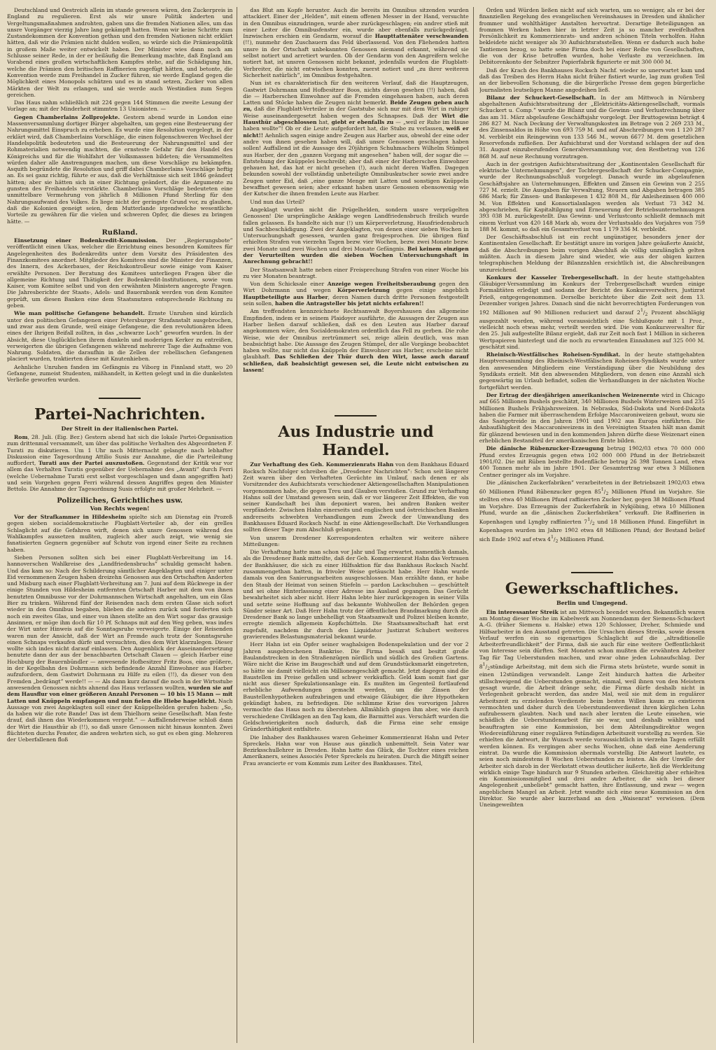Deutschland und Oestreich allein im stande gewesen wären, den Zuckerpreis in England zu regulieren. Erst als wir unsre Politik änderten und Vergeltungsmaßnahmen androhten, gaben uns die fremden Nationen alles, um das unsre Vorgänger vierzig Jahre lang gekämpft hatten. Wenn wir keine Schritte zum Zustandekommen der Konvention gethan und den fremden Nationen nicht erklärt hätten, daß wir die Prämien nicht dulden wollen, so würde sich die Prämienpolitik in großem Maße weiter entwickelt haben. Der Minister wies dann noch am Schlusse seiner Rede, in der er beiläufig die Bemerkung machte, daß England am Vorabend eines großen wirtschaftlichen Kampfes stehe, auf die Schädigung hin, welche die Prämien den britischen Raffinerien zugefügt hätten, und betonte, die Konvention werde zum Freihandel in Zucker führen, sie werde England gegen die Möglichkeit eines Monopols schützen und es in stand setzen, Zucker von allen Märkten der Welt zu erlangen, und sie werde auch Westindien zum Segen gereichen.
Das Haus nahm schließlich mit 224 gegen 144 Stimmen die zweite Lesung der Vorlage an; mit der Minderheit stimmten 13 Unionisten. —
Gegen Chamberlains Zollprojekte. Gestern abend wurde in London eine Massenversammlung dortiger Bürger abgehalten, um gegen eine Besteuerung der Nahrungsmittel Einspruch zu erheben. Es wurde eine Resolution vorgelegt, in der erklärt wird, daß Chamberlains Vorschläge, die einen folgenschweren Wechsel der Handelspolitik bedeuteten und die Besteuerung der Nahrungsmittel und der Rohmaterialien notwendig machten, die ernsteste Gefahr für den Handel des Königreichs und für die Wohlfahrt der Volksmassen bildeten; die Versammelten würden daher alle Anstrengungen machen, um diese Vorschläge zu bekämpfen. Asquith begründete die Resolution und griff dabei Chamberlains Vorschläge heftig an. Es sei ganz richtig, führte er aus, daß die Verhältnisse sich seit 1846 geändert hätten; aber sie hätten sich in einer Richtung geändert, die die Argumente zu gunsten des Freihandels verstärkte. Chamberlains Vorschläge bedeuteten eine unmittelbare Vermehrung von jährlich 8 Millionen Pfund Sterling für den Nahrungsaufwand des Volkes. Es liege nicht der geringste Grund vor, zu glauben, daß die Kolonien geneigt seien, dem Mutterlande irgendwelche wesentliche Vorteile zu gewähren für die vielen und schweren Opfer, die dieses zu bringen hätte. —
Rußland.
Einsetzung einer Bodenkredit-Kommission. Der „Regierungsbote“ veröffentlicht einen Ukas, welcher die Errichtung eines besondren Komitees für Angelegenheiten des Bodenkredits unter dem Vorsitz des Präsidenten des Finanzkomitees anordnet. Mitglieder des Komitees sind die Minister der Finanzen, des Innern, des Ackerbaues, der Reichskontrolleur sowie einige vom Kaiser erwählte Personen. Der Beratung des Komitees unterliegen Fragen über die allgemeine Richtung und Thätigkeit der Bodenkredit-Institutionen, sowie vom Kaiser, vom Komitee selbst und von den erwähnten Ministern angeregte Fragen. Die Jahresberichte der Staats-, Adels- und Bauernbank werden von dem Komitee geprüft, um diesen Banken eine dem Staatsnutzen entsprechende Richtung zu geben.
Wie man politische Gefangene behandelt. Ernste Unruhen sind kürzlich unter den politischen Gefangenen einer Petersburger Strafanstalt ausgebrochen, und zwar aus dem Grunde, weil einige Gefangene, die den revolutionären Ideen eines der Ihrigen Beifall zollten, in das „schwarze Loch“ geworfen wurden. In der Absicht, diese Unglücklichen ihrem dunkeln und moderigen Kerker zu entreißen, verweigerten die übrigen Gefangenen während mehrerer Tage die Aufnahme von Nahrung. Soldaten, die daraufhin in die Zellen der rebellischen Gefangenen placiert wurden, traktierten diese mit Knutenhieben.
Aehnliche Unruhen fanden im Gefängnis zu Viborg in Finnland statt, wo 20 Gefangene, zumeist Studenten, mißhandelt, in Ketten gelegt und in die dunkelsten Verließe geworfen wurden.
Partei-Nachrichten.
Der Streit in der italienischen Partei.
Rom, 28. Juli. (Eig. Ber.) Gestern abend hat sich die lokale Partei-Organisation zum drittenmal versammelt, um über das politische Verhalten des Abgeordneten F. Turati zu diskutieren. Um 1 Uhr nach Mitternacht gelangte nach lebhafter Diskussion eine Tagesordnung Attilio Susis zur Annahme, die die Parteileitung auffordert, Turati aus der Partei auszustoßen. Gegenstand der Kritik war vor allem das Verhalten Turatis gegenüber der Uebernahme des „Avanti“ durch Ferri (welche Uebernahme Turati erst selbst vorgeschlagen und dann angegriffen hat) und sein Vorgehen gegen Ferri während dessen Angriffes gegen den Minister Bettolo. Die Annahme der Tagesordnung Susis erfolgte mit großer Mehrheit. —
Polizeiliches, Gerichtliches usw.
Von Rechts wegen!
Vor der Strafkammer in Hildesheim spielte sich am Dienstag ein Prozeß gegen sieben socialdemokratische Flugblatt-Verteiler ab, der ein grelles Schlaglicht auf die Gefahren wirft, denen sich unsre Genossen während des Wahlkampfes aussetzen mußten, zugleich aber auch zeigt, wie wenig sie fanatisierten Gegnern gegenüber auf Schutz von irgend einer Seite zu rechnen haben.
Sieben Personen sollten sich bei einer Flugblatt-Verbreitung im 14. hannoverschen Wahlkreise des „Landfriedensbruchs“ schuldig gemacht haben. Und das kam so: Nach der Schilderung sämtlicher Angeklagten und einiger unter Eid vernommenen Zeugen haben dreizehn Genossen aus den Ortschaften Anderten und Misburg nach einer Flugblatt-Verbreitung am 7. Juni auf dem Rückwege in der einige Stunden von Hildesheim entfernten Ortschaft Harber mit dem von ihnen benutzten Omnibusse vor der Dohrmannschen Wirtschaft angehalten, um ein Glas Bier zu trinken. Während fünf der Reisenden nach dem ersten Glase sich sofort wieder in den Omnibus begaben, blieben die andren zurück und forderten sich noch ein zweites Glas, und einer von ihnen stellte an den Wirt sogar das grausige Ansinnen, er möge ihm doch für 10 Pf. Schnaps mit auf den Weg geben, was indes der Wirt unter Hinweis auf die Sonntagsruhe verweigerte. Einige der Reisenden waren nun der Ansicht, daß der Wirt an Fremde auch trotz der Sonntagsruhe einen Schnaps verkaufen dürfe und versuchten, dies dem Wirt klarzulegen. Dieser wollte sich indes nicht darauf einlassen. Den Augenblick der Auseinandersetzung benutzte dann der aus der benachbarten Ortschaft Clauen — gleich Harber eine Hochburg der Bauernbündler — anwesende Hofbesitzer Fritz Boos, eine größere, in der Kegelbahn des Dohrmann sich befindende Anzahl Einwohner aus Harber aufzufordern, dem Gastwirt Dohrmann zu Hilfe zu eilen (!!), da dieser von den Fremden „bedrängt“ werde!! — — Als dann kurz darauf die noch in der Wirtsstube anwesenden Genossen nichts ahnend das Haus verlassen wollten, wurden sie auf dem Hausflur von einer größeren Anzahl Personen — 10 bis 15 Mann — mit Latten und Knüppeln empfangen und nun fielen die Hiebe hageldicht. Nach Aussage von zwei Angeklagten soll einer der Knüppelhelden gerufen haben: „So, da haben wir die rote Bande! Das ist dem Thielhorn seine Gesellschaft. Man feste drauf, daß ihnen das Wiederkommen vergeht.“ — Auffallenderweise schloß dann der Wirt die Hausthür ab (!!), so daß unsre Genossen nicht hinaus konnten. Zwei flüchteten durchs Fenster, die andren wehrten sich, so gut es eben ging. Mehreren der Ueberfallenen floß
das Blut am Kopfe herunter. Auch die bereits im Omnibus sitzenden wurden attackiert. Einer der „Helden“, mit einem offenen Messer in der Hand, versuchte in den Omnibus einzudringen, wurde aber zurückgeschlagen; ein andrer stieß mit einer Leiter die Omnibusfenster ein, wurde aber ebenfalls zurückgedrängt. Inzwischen erschien ein Gendarm, worauf die Haupttattenäter verschwanden (!!), nunmehr den Zuschauern das Feld überlassend. Von den Fliehenden hatten unsre in der Ortschaft unbekannten Genossen niemand erkannt, während sie selbst notiert und arretiert wurden. Ob der Gendarm von den Angreifern welche notiert hat, ist unsren Genossen nicht bekannt, jedenfalls wurden die Flugblatt-Verbreiter, die nicht entwischen konnten, zuerst notiert und „zu ihrer weiteren Sicherheit natürlich“, im Omnibus festgehalten.
Nun ist es charakteristisch für den weiteren Verlauf, daß die Hauptzeugen, Gastwirt Dohrmann und Hofbesitzer Boos, nichts davon gesehen (!!) haben, daß die — Harberschen Einwohner auf die Fremden eingehauen haben, auch deren Latten und Stöcke haben die Zeugen nicht bemerkt. Beide Zeugen geben auch zu, daß die Flugblatt-Verteiler in der Gaststube sich nur mit dem Wirt in ruhiger Weise auseinandergesetzt haben wegen des Schnapses. Daß der Wirt die Hausthür abgeschlossen hat, giebt er ebenfalls zu — „weil er Ruhe im Hause haben wollte“! Ob er die Leute aufgefordert hat, die Stube zu verlassen, weiß er nicht!! Aehnlich sagen einige andre Zeugen aus Harber aus, obwohl der eine oder andre von ihnen gesehen haben will, daß unsre Genossen geschlagen haben sollen! Auffallend ist die Aussage des 20jährigen Schuhmachers Wilhelm Stümpel aus Harber, der den „ganzen Vorgang mit angesehen“ haben will, der sogar die — Entstehung der Knüppelei beschreibt; aber daß einer der Harberschen Einwohner gehauen hat, das hat er nicht gesehen (!), auch nicht deren Waffen. Dagegen bekunden sowohl der vollständig unbeteiligte Omnibuskutscher sowie zwei andre Zeugen unter Eid, daß „eine ganze Menge mit Latten und sonstigen Knüppeln bewaffnet gewesen seien; aber erkannt haben unsre Genossen ebensowenig wie der Kutscher die ihnen fremden Leute aus Harber.
Und nun das Urteil?
Angeklagt wurden nicht die Prügelhelden, sondern unsre verprügelten Genossen! Die ursprüngliche Anklage wegen Landfriedensbruch freilich wurde fallen gelassen. Es handelte sich nur (!) um Körperverletzung, Hausfriedensbruch und Sachbeschädigung. Zwei der Angeklagten, von denen einer sieben Wochen in Untersuchungshaft gesessen, wurden ganz freigesprochen. Die übrigen fünf erhielten Strafen von vierzehn Tagen bezw. vier Wochen, bezw. zwei Monate bezw. zwei Monate und zwei Wochen und drei Monate Gefängnis. Bei keinem einzigen der Verurteilten wurden die sieben Wochen Untersuchungshaft in Anrechnung gebracht!!
Der Staatsanwalt hatte neben einer Freisprechung Strafen von einer Woche bis zu vier Monaten beantragt.
Von dem Schicksale einer Anzeige wegen Freiheitsberaubung gegen den Wirt Dohrmann und wegen Körperverletzung gegen einige angeblich Hauptbeteiligte aus Harber, deren Namen durch dritte Personen festgestellt sein sollen, haben die Antragsteller bis jetzt nichts erfahren!!
Am treffendsten kennzeichnete Rechtsanwalt Boyershausen das allgemeine Empfinden, indem er in seinem Plaidoyer ausführte, die Aussagen der Zeugen aus Harber ließen darauf schließen, daß es den Leuten aus Harber darauf angekommen wäre, den Socialdemokraten ordentlich das Fell zu gerben. Die rohe Weise, wie der Omnibus zertrümmert sei, zeige allein deutlich, was man beabsichtigt habe. Die Aussage des Zeugen Stümpel, der alle Vorgänge beobachtet haben wollte, nur nicht das Knüppeln der Einwohner aus Harber, erscheine nicht glaubhaft. Das Schließen der Thür durch den Wirt, lasse auch darauf schließen, daß beabsichtigt gewesen sei, die Leute nicht entwischen zu lassen!
Aus Industrie und Handel.
Zur Verhaftung des Geh. Kommerzienrats Hahn von dem Bankhaus Eduard Rocksch Nachfolger schreiben die „Dresdener Nachrichten“: Schon seit längerer Zeit waren über den Verhafteten Gerüchte im Umlauf, nach denen er als Vorsitzender des Aufsichtsrats verschiedener Aktiengesellschaften Manipulationen vorgenommen habe, die gegen Treu und Glauben verstoßen. Grund zur Verhaftung Hahns soll der Umstand gewesen sein, daß er vor längerer Zeit Effekten, die von seiner Kundschaft bei ihm deponiert waren, bei andren Banken weiter verpfändete. Zwischen Hahn einerseits und englischen und östreichischen Banken andrerseits schwebten Verhandlungen zum Zweck der Umwandlung des Bankhauses Eduard Rocksch Nachf. in eine Aktiengesellschaft. Die Verhandlungen sollten dieser Tage zum Abschluß gelangen.
Von unsrem Dresdener Korrespondenten erhalten wir weitere nähere Mitteilungen:
Die Verhaftung hatte man schon vor Jahr und Tag erwartet, namentlich damals, als die Dresdener Bank mitteilte, daß der Geh. Kommerzienrat Hahn das Vertrauen der Bankhäuser, die sich zu einer Hilfsaktion für das Bankhaus Rocksch Nachf. zusammengethan hatten, in frivoler Weise getäuscht habe. Herr Hahn wurde damals von den Sanierungsarbeiten ausgeschlossen. Man erzählte dann, er habe den Staub der Heimat von seinen Stiefeln — pardon Lackschuhen — geschüttelt und sei ohne Hinterlassung einer Adresse ins Ausland gegangen. Das Gerücht bewahrheitet sich aber nicht. Herr Hahn lebte hier zurückgezogen in seiner Villa und setzte seine Hoffnung auf das bekannte Wohlwollen der Behörden gegen Sünder seiner Art. Daß Herr Hahn trotz der öffentlichen Brandmarkung durch die Dresdener Bank so lange unbehelligt von Staatsanwalt und Polizei bleiben konnte, erregte ziemlich allgemein Kopfschütteln. Die Staatsanwaltschaft hat erst zugefaßt, nachdem ihr durch den Liquidator Justizrat Schubert weiteres gravierendes Belastungsmaterial bekannt wurde.
Herr Hahn ist ein Opfer seiner waghalsigen Bodenspekulation und der vor 2 Jahren ausgebrochenen Bankrise. Die Firma besaß und besitzt große Baulandstrecken in den Straßenzügen nördlich und südlich des Großen Gartens. Wäre nicht die Krise im Baugeschäft und auf dem Grundstücksmarkt eingetreten, so hätte sie damit vielleicht ein Millionengeschäft gemacht. Jetzt dagegen sind die Baustellen im Preise gefallen und schwer verkäuflich. Geld kam somit fast gar nicht aus dieser Spekulationsanlage ein. Es mußten im Gegenteil fortlaufend erhebliche Aufwendungen gemacht werden, um die Zinsen der Baustellenhypotheken aufzubringen und etwaige Gläubiger, die ihre Hypotheken gekündigt haben, zu befriedigen. Die schlimme Krise des vorvorigen Jahres vermochte das Haus noch zu überstehen. Allmählich gingen ihm aber, wie durch verschiedene Civilklagen an den Tag kam, die Barmittel aus. Verschärft wurden die Geldschwierigkeiten noch dadurch, daß die Firma eine sehr emsige Gründerthätigkeit entfaltete.
Die Inhaber des Bankhauses waren Geheimer Kommerzienrat Hahn und Peter Spreckels. Hahn war von Hause aus gänzlich unbemittelt. Sein Vater war Bezirksschullehrer in Dresden. Hahn hatte das Glück, die Tochter eines reichen Amerikaners, seines Associés Peter Spreckels zu heiraten. Durch die Mitgift seiner Frau avancierte er vom Kommis zum Leiter des Bankhauses. Titel,
Orden und Würden ließen nicht auf sich warten, um so weniger, als er bei der finanziellen Regelung des evangelischen Vereinshauses in Dresden und ähnlicher frommer und wohlthätiger Anstalten hervortrat. Derartige Beteiligungen an frommen Werken haben hier in letzter Zeit ja so mancher zweifelhaften Persönlichkeit zu Kommerzienrats- und andren schönen Titeln verholfen. Hahn bekleidete nicht weniger als 30 Aufsichtsratsstellen. Wenn er dadurch auch hohe Tantiemen bezog, so hatte seine Firma doch bei einer Reihe von Gesellschaften, die von der Krise betroffen wurden, hohe Verluste zu verzeichnen. Im Debitorenkonto der Sebnitzer Papierfabrik figurierte er mit 300 000 M.
Daß der Krach des Bankhauses Rocksch Nachf. wieder so unerwartet kam und daß das Treiben des Herrn Hahn nicht früher fistiert wurde, lag zum großen Teil an der liebevollen Schonung, die die bürgerliche Presse dem gegen bürgerliche Journalisten leutseligen Manne angedeihen ließ.
Bilanz der Schuckert-Gesellschaft. In der am Mittwoch in Nürnberg abgehaltenen Aufsichtsratssitzung der „Elektricitäts-Aktiengesellschaft, vormals Schuckert u. Comp.“ wurde die Bilanz und die Gewinn- und Verlustrechnung über das am 31. März abgelaufene Geschäftsjahr vorgelegt. Der Bruttogewinn beträgt 4 286 827 M. Nach Deckung der Verwaltungskosten im Betrage von 2 269 233 M., des Zinsensaldos in Höhe von 693 759 M. und auf Abschreibungen von 1 120 287 M. verbleibt ein Reingewinn von 133 546 M., wovon 6677 M. dem gesetzlichen Reservefonds zufließen. Der Aufsichtsrat und der Vorstand schlagen der auf den 31. August einzuberufenden Generalversammlung vor, den Restbetrag von 126 868 M. auf neue Rechnung vorzutragen.
Auch in der gestrigen Aufsichtsratssitzung der „Kontinentalen Gesellschaft für elektrische Unternehmungen“, der Tochtergesellschaft der Schucker-Compagnie, wurde der Rechnungsabschluß vorgelegt. Danach wurde im abgelaufenen Geschäftsjahre an Unternehmungen, Effekten und Zinsen ein Gewinn von 2 255 727 M. erzielt. Die Ausgaben für Verwaltung, Steuern und Abgaben betragen 385 686 Mark; für Zinsen- und Bankspesen 1 432 808 M., für Anleihezinsen 400 000 M. Von Effekten und Konsortialanlagen werden als Verlust 73 342 M. abgeschrieben, für Kapitaltilgung und Erneuerung der Betriebsunternehmungen 393 038 M. zurückgestellt. Das Gewinn- und Verlustconto schließt demnach mit einem Verlust von 420 148 Mark ab, wozu der Verlustsaldo des Vorjahres von 759 188 M. kommt, so daß ein Gesamtverlust von 1 179 336 M. verbleibt.
Der Geschäftsabschluß ist ein recht ungünstiger, besonders jener der Kontinentalen Gesellschaft. Er bestätigt unsre im vorigen Jahre geäußerte Ansicht, daß die Abschreibungen beim vorigen Abschluß als völlig unzulänglich gelten müßten. Auch in diesem Jahre sind wieder, wie aus der obigen kurzen telegraphischen Meldung der Bilanzzahlen ersichtlich ist, die Abschreibungen unzureichend.
Konkurs der Kasseler Trebergesellschaft. In der heute stattgehabten Gläubiger-Versammlung im Konkurs der Trebergesellschaft wurden einige Formalitäten erledigt und sodann der Bericht des Konkursverwalters, Justizrat Frieß, entgegengenommen. Derselbe berichtete über die Zeit seit dem 13. Dezember vorigen Jahres. Danach sind die nicht bevorrechtigten Forderungen von 192 Millionen auf 90 Millionen reduciert und darauf 21/2 Prozent abschlägig ausgezahlt worden, während voraussichtlich eine Schlußquote mit 1 Proz., vielleicht noch etwas mehr, verteilt werden wird. Die vom Konkursverwalter für den 25. Juli aufgestellte Bilanz ergiebt, daß zur Zeit noch fast 1 Million in sicheren Wertpapieren hinterlegt und die noch zu erwartenden Einnahmen auf 325 000 M. geschätzt sind.
Rheinisch-Westfälisches Roheisen-Syndikat. In der heute stattgehabten Hauptversammlung des Rheinisch-Westfälischen Roheisen-Syndikats wurde unter den anwesenden Mitgliedern eine Verständigung über die Neubildung des Syndikats erzielt. Mit den abwesenden Mitgliedern, von denen eine Anzahl sich gegenwärtig im Urlaub befindet, sollen die Verhandlungen in der nächsten Woche fortgeführt werden.
Der Ertrag der diesjährigen amerikanischen Weizenernte wird in Chicago auf 665 Millionen Bushels geschätzt, 340 Millionen Bushels Winterweizen und 235 Millionen Bushels Frühjahrsweizen. In Nebraska, Süd-Dakota und Nord-Dakota haben die Farmer mit überraschendem Erfolge Maccaroniweizen gebaut, wozu sie das Saatgetreide in den Jahren 1901 und 1902 aus Europa einführten. Die Anbaufähigkeit des Maccaroniweizens in den Vereinigten Staaten hält man damit für glänzend bewiesen und in den kommenden Jahren dürfte diese Weizenart einen erheblichen Bestandteil der amerikanischen Ernte bilden.
Die dänische Rübenzucker-Erzeugung betrug 1902/03 etwa 70 000 000 Pfund erstes Erzeugnis gegen etwa 102 000 000 Pfund in der Betriebszeit 1901/02. Die mit Rüben bestellte Bodenfläche betrug 26 398 Tonnen Land, etwa 400 Tonnen mehr als im Jahre 1901. Der Gesamtertrag war etwa 3 Millionen Centner geringer als im Vorjahre.
Die „dänischen Zuckerfabriken“ verarbeiteten in der Betriebszeit 1902/03 etwa 60 Millionen Pfund Rübenzucker gegen 851/2 Millionen Pfund im Vorjahre. Sie stellten etwa 40 Millionen Pfund raffinierten Zucker her, gegen 38 Millionen Pfund im Vorjahre. Das Erzeugnis der Zuckerfabrik in Nykjöbing, etwa 10 Millionen Pfund, wurde an die „dänischen Zuckerfabriken“ verkauft. Die Raffinerien in Kopenhagen und Lyngby raffinierten 71/2 und 18 Millionen Pfund. Eingeführt in Kopenhagen wurden im Jahre 1902 etwa 48 Millionen Pfund; der Bestand belief sich Ende 1902 auf etwa 41/2 Millionen Pfund.
Gewerkschaftliches.
Berlin und Umgegend.
Ein interessanter Streik ist am Mittwoch beendet worden. Bekanntlich waren am Montag dieser Woche im Kabelwerk am Nonnendamm der Siemens-Schuckert A.-G. (früher Siemens u. Halske) etwa 120 Schlosser, Dreher, Schmiede und Hilfsarbeiter in den Ausstand getreten. Die Ursachen dieses Streiks, sowie dessen Verlauf werfen ein so eigenartiges Schlaglicht auf die „altraditionelle Arbeiterfreundlichkeit“ der Firma, daß sie auch für eine weitere Oeffentlichkeit von Interesse sein dürften. Seit Monaten schon mußten die erwähnten Arbeiter Tag für Tag Ueberstunden machen, und zwar ohne jeden Lohnaufschlag. Der 81/2stündige Arbeitstag, mit dem sich die Firma stets brüstete, wurde somit in einen 12stündigen verwandelt. Lange Zeit hindurch hatten die Arbeiter stillschweigend die Ueberstunden gemacht, einmal, weil ihnen von den Meistern gesagt wurde, die Arbeit dränge sehr, die Firma dürfe deshalb nicht in Verlegenheit gebracht werden, das andre Mal, weil sie mit dem in regulärer Arbeitszeit zu erzielenden Verdienste beim besten Willen kaum zu existieren vermochten und daher durch den Ueberstundenverdienst ihren kärglichen Lohn aufzubessern glaubten. Nach und nach aber lernten die Leute einsehen, wie schädlich die Ueberstundenarbeit für sie war, und deshalb wählten und beauftragten sie eine Kommission, bei dem Abteilungsdirektor wegen Wiedereinführung einer regulären 9stündigen Arbeitszeit vorstellig zu werden. Sie erhielten die Antwort, ihr Wunsch werde voraussichtlich in vierzehn Tagen erfüllt werden können. Es vergingen aber sechs Wochen, ohne daß eine Aenderung eintrat. Da wurde die Kommission abermals vorstellig. Die Antwort lautete, es seien noch mindestens 8 Wochen Ueberstunden zu leisten. Als der Unwille der Arbeiter sich darob in der Werkstatt etwas deutlicher äußerte, ließ die Werkleitung wirklich einige Tage hindurch nur 9 Stunden arbeiten. Gleichzeitig aber erhielten ein Kommissionsmitglied und drei andre Arbeiter, die sich bei dieser Angelegenheit „unbeliebt“ gemacht hatten, ihre Entlassung, und zwar — wegen angeblichem Mangel an Arbeit. Jetzt wandte sich eine neue Kommission an den Direktor. Sie wurde aber kurzerhand an den „Waisenrat“ verwiesen. (Dem Uneingeweihten